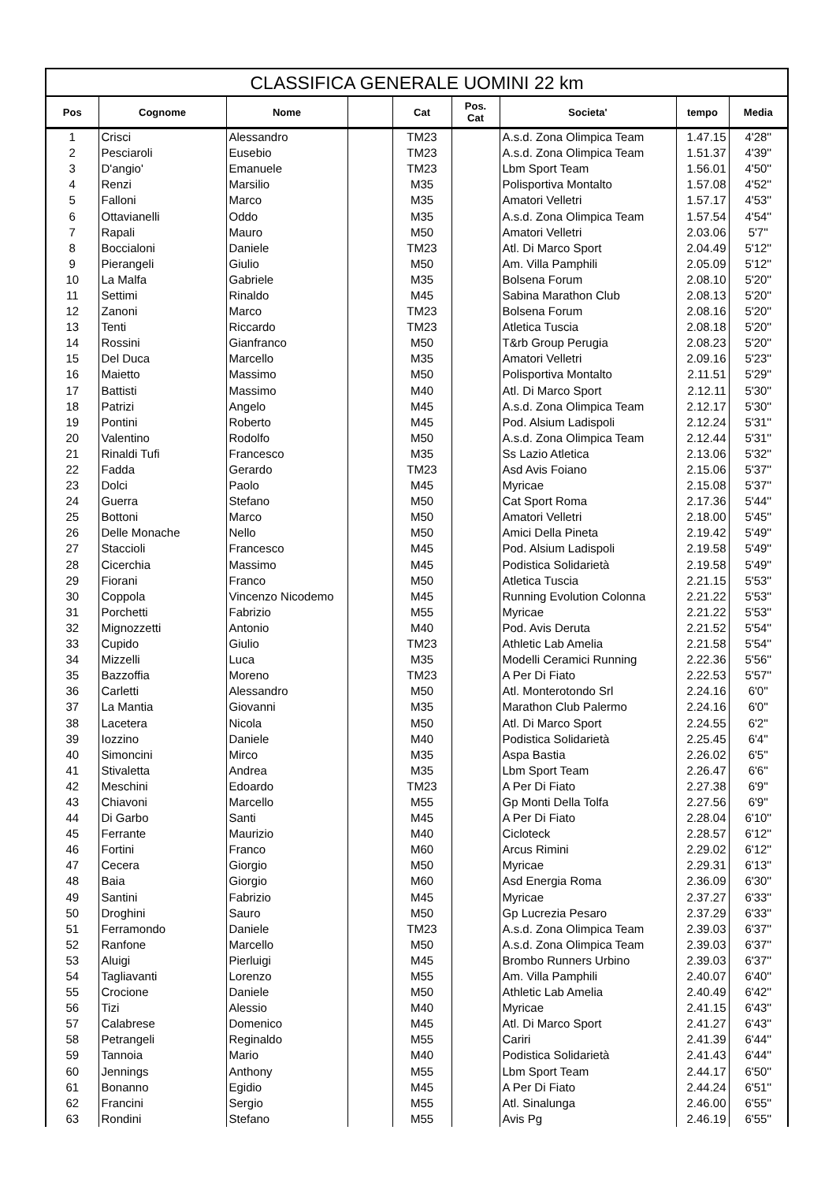| CLASSIFICA GENERALE UOMINI 22 km | | | | | | | | |
| --- | --- | --- | --- | --- | --- | --- | --- | --- |
| Pos | Cognome | Nome | | Cat | Pos. Cat | Societa' | tempo | Media |
| 1 | Crisci | Alessandro | | TM23 | | A.s.d. Zona Olimpica Team | 1.47.15 | 4'28'' |
| 2 | Pesciaroli | Eusebio | | TM23 | | A.s.d. Zona Olimpica Team | 1.51.37 | 4'39'' |
| 3 | D'angio' | Emanuele | | TM23 | | Lbm Sport Team | 1.56.01 | 4'50'' |
| 4 | Renzi | Marsilio | | M35 | | Polisportiva Montalto | 1.57.08 | 4'52'' |
| 5 | Falloni | Marco | | M35 | | Amatori Velletri | 1.57.17 | 4'53'' |
| 6 | Ottavianelli | Oddo | | M35 | | A.s.d. Zona Olimpica Team | 1.57.54 | 4'54'' |
| 7 | Rapali | Mauro | | M50 | | Amatori Velletri | 2.03.06 | 5'7'' |
| 8 | Boccialoni | Daniele | | TM23 | | Atl. Di Marco Sport | 2.04.49 | 5'12'' |
| 9 | Pierangeli | Giulio | | M50 | | Am. Villa Pamphili | 2.05.09 | 5'12'' |
| 10 | La Malfa | Gabriele | | M35 | | Bolsena Forum | 2.08.10 | 5'20'' |
| 11 | Settimi | Rinaldo | | M45 | | Sabina Marathon Club | 2.08.13 | 5'20'' |
| 12 | Zanoni | Marco | | TM23 | | Bolsena Forum | 2.08.16 | 5'20'' |
| 13 | Tenti | Riccardo | | TM23 | | Atletica Tuscia | 2.08.18 | 5'20'' |
| 14 | Rossini | Gianfranco | | M50 | | T&rb Group Perugia | 2.08.23 | 5'20'' |
| 15 | Del Duca | Marcello | | M35 | | Amatori Velletri | 2.09.16 | 5'23'' |
| 16 | Maietto | Massimo | | M50 | | Polisportiva Montalto | 2.11.51 | 5'29'' |
| 17 | Battisti | Massimo | | M40 | | Atl. Di Marco Sport | 2.12.11 | 5'30'' |
| 18 | Patrizi | Angelo | | M45 | | A.s.d. Zona Olimpica Team | 2.12.17 | 5'30'' |
| 19 | Pontini | Roberto | | M45 | | Pod. Alsium Ladispoli | 2.12.24 | 5'31'' |
| 20 | Valentino | Rodolfo | | M50 | | A.s.d. Zona Olimpica Team | 2.12.44 | 5'31'' |
| 21 | Rinaldi Tufi | Francesco | | M35 | | Ss Lazio Atletica | 2.13.06 | 5'32'' |
| 22 | Fadda | Gerardo | | TM23 | | Asd Avis Foiano | 2.15.06 | 5'37'' |
| 23 | Dolci | Paolo | | M45 | | Myricae | 2.15.08 | 5'37'' |
| 24 | Guerra | Stefano | | M50 | | Cat Sport Roma | 2.17.36 | 5'44'' |
| 25 | Bottoni | Marco | | M50 | | Amatori Velletri | 2.18.00 | 5'45'' |
| 26 | Delle Monache | Nello | | M50 | | Amici Della Pineta | 2.19.42 | 5'49'' |
| 27 | Staccioli | Francesco | | M45 | | Pod. Alsium Ladispoli | 2.19.58 | 5'49'' |
| 28 | Cicerchia | Massimo | | M45 | | Podistica Solidarietà | 2.19.58 | 5'49'' |
| 29 | Fiorani | Franco | | M50 | | Atletica Tuscia | 2.21.15 | 5'53'' |
| 30 | Coppola | Vincenzo Nicodemo | | M45 | | Running Evolution Colonna | 2.21.22 | 5'53'' |
| 31 | Porchetti | Fabrizio | | M55 | | Myricae | 2.21.22 | 5'53'' |
| 32 | Mignozzetti | Antonio | | M40 | | Pod. Avis Deruta | 2.21.52 | 5'54'' |
| 33 | Cupido | Giulio | | TM23 | | Athletic Lab Amelia | 2.21.58 | 5'54'' |
| 34 | Mizzelli | Luca | | M35 | | Modelli Ceramici Running | 2.22.36 | 5'56'' |
| 35 | Bazzoffia | Moreno | | TM23 | | A Per Di Fiato | 2.22.53 | 5'57'' |
| 36 | Carletti | Alessandro | | M50 | | Atl. Monterotondo Srl | 2.24.16 | 6'0'' |
| 37 | La Mantia | Giovanni | | M35 | | Marathon Club Palermo | 2.24.16 | 6'0'' |
| 38 | Lacetera | Nicola | | M50 | | Atl. Di Marco Sport | 2.24.55 | 6'2'' |
| 39 | Iozzino | Daniele | | M40 | | Podistica Solidarietà | 2.25.45 | 6'4'' |
| 40 | Simoncini | Mirco | | M35 | | Aspa Bastia | 2.26.02 | 6'5'' |
| 41 | Stivaletta | Andrea | | M35 | | Lbm Sport Team | 2.26.47 | 6'6'' |
| 42 | Meschini | Edoardo | | TM23 | | A Per Di Fiato | 2.27.38 | 6'9'' |
| 43 | Chiavoni | Marcello | | M55 | | Gp Monti Della Tolfa | 2.27.56 | 6'9'' |
| 44 | Di Garbo | Santi | | M45 | | A Per Di Fiato | 2.28.04 | 6'10'' |
| 45 | Ferrante | Maurizio | | M40 | | Cicloteck | 2.28.57 | 6'12'' |
| 46 | Fortini | Franco | | M60 | | Arcus Rimini | 2.29.02 | 6'12'' |
| 47 | Cecera | Giorgio | | M50 | | Myricae | 2.29.31 | 6'13'' |
| 48 | Baia | Giorgio | | M60 | | Asd Energia Roma | 2.36.09 | 6'30'' |
| 49 | Santini | Fabrizio | | M45 | | Myricae | 2.37.27 | 6'33'' |
| 50 | Droghini | Sauro | | M50 | | Gp Lucrezia Pesaro | 2.37.29 | 6'33'' |
| 51 | Ferramondo | Daniele | | TM23 | | A.s.d. Zona Olimpica Team | 2.39.03 | 6'37'' |
| 52 | Ranfone | Marcello | | M50 | | A.s.d. Zona Olimpica Team | 2.39.03 | 6'37'' |
| 53 | Aluigi | Pierluigi | | M45 | | Brombo Runners Urbino | 2.39.03 | 6'37'' |
| 54 | Tagliavanti | Lorenzo | | M55 | | Am. Villa Pamphili | 2.40.07 | 6'40'' |
| 55 | Crocione | Daniele | | M50 | | Athletic Lab Amelia | 2.40.49 | 6'42'' |
| 56 | Tizi | Alessio | | M40 | | Myricae | 2.41.15 | 6'43'' |
| 57 | Calabrese | Domenico | | M45 | | Atl. Di Marco Sport | 2.41.27 | 6'43'' |
| 58 | Petrangeli | Reginaldo | | M55 | | Cariri | 2.41.39 | 6'44'' |
| 59 | Tannoia | Mario | | M40 | | Podistica Solidarietà | 2.41.43 | 6'44'' |
| 60 | Jennings | Anthony | | M55 | | Lbm Sport Team | 2.44.17 | 6'50'' |
| 61 | Bonanno | Egidio | | M45 | | A Per Di Fiato | 2.44.24 | 6'51'' |
| 62 | Francini | Sergio | | M55 | | Atl. Sinalunga | 2.46.00 | 6'55'' |
| 63 | Rondini | Stefano | | M55 | | Avis Pg | 2.46.19 | 6'55'' |